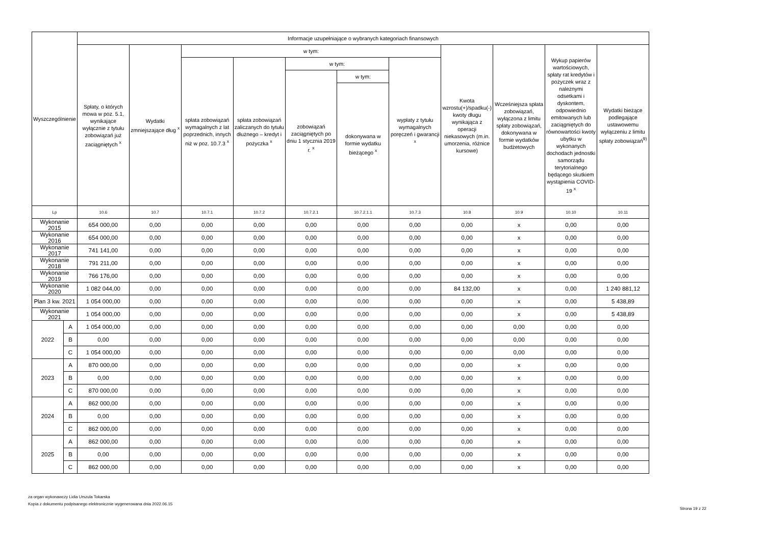| Wyszczególnienie | | Informacje uzupełniające o wybranych kategoriach finansowych | | | | | | | | | | |
| --- | --- | --- | --- | --- | --- | --- | --- | --- | --- | --- | --- | --- |
| | | Spłaty, o których mowa w poz. 5.1, wynikające wyłącznie z tytułu zobowiązań już zaciągniętych <sup>x</sup> | Wydatki zmniejszające dług <sup>x</sup> | w tym: | | | | | Kwota wzrostu(+)/spadku(-) kwoty długu wynikająca z operacji niekasowych (m.in. umorzenia, różnice kursowe) | Wcześniejsza spłata zobowiązań, wyłączona z limitu spłaty zobowiązań, dokonywana w formie wydatków budżetowych | Wykup papierów wartościowych, spłaty rat kredytów i pożyczek wraz z należnymi odsetkami i dyskontem, odpowiednio emitowanych lub zaciągniętych do równowartości kwoty ubytku w wykonanych dochodach jednostki samorządu terytorialnego będącego skutkiem wystąpienia COVID-19 <sup>x</sup> | Wydatki bieżące podlegające ustawowemu wyłączeniu z limitu spłaty zobowiązań<sup>9)</sup> |
| | | | | spłata zobowiązań wymagalnych z lat poprzednich, innych niż w poz. 10.7.3 <sup>x</sup> | spłata zobowiązań zaliczanych do tytułu dłużnego – kredyt i pożyczka <sup>x</sup> | w tym: | | wypłaty z tytułu wymagalnych poręczeń i gwarancji <sup>x</sup> | | | | |
| | | | | | | zobowiązań zaciągniętych po dniu 1 stycznia 2019 r. <sup>x</sup> | w tym: | | | | | |
| | | | | | | | dokonywana w formie wydatku bieżącego <sup>x</sup> | | | | | |
| Lp | | 10.6 | 10.7 | 10.7.1 | 10.7.2 | 10.7.2.1 | 10.7.2.1.1 | 10.7.3 | 10.8 | 10.9 | 10.10 | 10.11 |
| Wykonanie 2015 | | 654 000,00 | 0,00 | 0,00 | 0,00 | 0,00 | 0,00 | 0,00 | 0,00 | x | 0,00 | 0,00 |
| Wykonanie 2016 | | 654 000,00 | 0,00 | 0,00 | 0,00 | 0,00 | 0,00 | 0,00 | 0,00 | x | 0,00 | 0,00 |
| Wykonanie 2017 | | 741 141,00 | 0,00 | 0,00 | 0,00 | 0,00 | 0,00 | 0,00 | 0,00 | x | 0,00 | 0,00 |
| Wykonanie 2018 | | 791 211,00 | 0,00 | 0,00 | 0,00 | 0,00 | 0,00 | 0,00 | 0,00 | x | 0,00 | 0,00 |
| Wykonanie 2019 | | 766 176,00 | 0,00 | 0,00 | 0,00 | 0,00 | 0,00 | 0,00 | 0,00 | x | 0,00 | 0,00 |
| Wykonanie 2020 | | 1 082 044,00 | 0,00 | 0,00 | 0,00 | 0,00 | 0,00 | 0,00 | 84 132,00 | x | 0,00 | 1 240 881,12 |
| Plan 3 kw. 2021 | | 1 054 000,00 | 0,00 | 0,00 | 0,00 | 0,00 | 0,00 | 0,00 | 0,00 | x | 0,00 | 5 438,89 |
| Wykonanie 2021 | | 1 054 000,00 | 0,00 | 0,00 | 0,00 | 0,00 | 0,00 | 0,00 | 0,00 | x | 0,00 | 5 438,89 |
| 2022 | A | 1 054 000,00 | 0,00 | 0,00 | 0,00 | 0,00 | 0,00 | 0,00 | 0,00 | 0,00 | 0,00 | 0,00 |
| | B | 0,00 | 0,00 | 0,00 | 0,00 | 0,00 | 0,00 | 0,00 | 0,00 | 0,00 | 0,00 | 0,00 |
| | C | 1 054 000,00 | 0,00 | 0,00 | 0,00 | 0,00 | 0,00 | 0,00 | 0,00 | 0,00 | 0,00 | 0,00 |
| 2023 | A | 870 000,00 | 0,00 | 0,00 | 0,00 | 0,00 | 0,00 | 0,00 | 0,00 | x | 0,00 | 0,00 |
| | B | 0,00 | 0,00 | 0,00 | 0,00 | 0,00 | 0,00 | 0,00 | 0,00 | x | 0,00 | 0,00 |
| | C | 870 000,00 | 0,00 | 0,00 | 0,00 | 0,00 | 0,00 | 0,00 | 0,00 | x | 0,00 | 0,00 |
| 2024 | A | 862 000,00 | 0,00 | 0,00 | 0,00 | 0,00 | 0,00 | 0,00 | 0,00 | x | 0,00 | 0,00 |
| | B | 0,00 | 0,00 | 0,00 | 0,00 | 0,00 | 0,00 | 0,00 | 0,00 | x | 0,00 | 0,00 |
| | C | 862 000,00 | 0,00 | 0,00 | 0,00 | 0,00 | 0,00 | 0,00 | 0,00 | x | 0,00 | 0,00 |
| 2025 | A | 862 000,00 | 0,00 | 0,00 | 0,00 | 0,00 | 0,00 | 0,00 | 0,00 | x | 0,00 | 0,00 |
| | B | 0,00 | 0,00 | 0,00 | 0,00 | 0,00 | 0,00 | 0,00 | 0,00 | x | 0,00 | 0,00 |
| | C | 862 000,00 | 0,00 | 0,00 | 0,00 | 0,00 | 0,00 | 0,00 | 0,00 | x | 0,00 | 0,00 |
za organ wykonawczy Lidia Urszula Tokarska
Kopia z dokumentu podpisanego elektronicznie wygenerowana dnia 2022.06.15
Strona 19 z 22